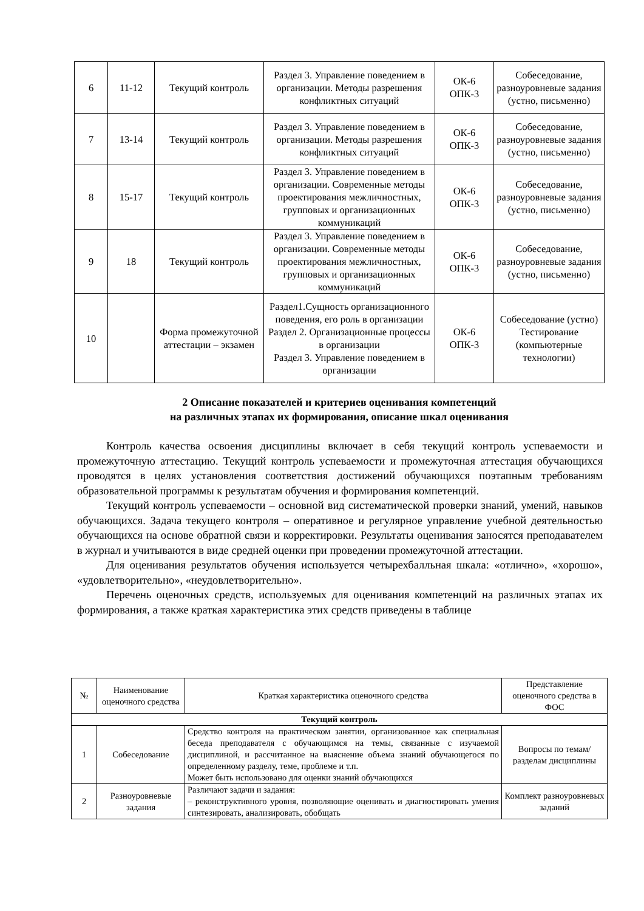| 6 | 11-12 | Текущий контроль | Раздел 3. Управление поведением в организации. Методы разрешения конфликтных ситуаций | ОК-6 ОПК-3 | Собеседование, разноуровневые задания (устно, письменно) |
| 7 | 13-14 | Текущий контроль | Раздел 3. Управление поведением в организации. Методы разрешения конфликтных ситуаций | ОК-6 ОПК-3 | Собеседование, разноуровневые задания (устно, письменно) |
| 8 | 15-17 | Текущий контроль | Раздел 3. Управление поведением в организации. Современные методы проектирования межличностных, групповых и организационных коммуникаций | ОК-6 ОПК-3 | Собеседование, разноуровневые задания (устно, письменно) |
| 9 | 18 | Текущий контроль | Раздел 3. Управление поведением в организации. Современные методы проектирования межличностных, групповых и организационных коммуникаций | ОК-6 ОПК-3 | Собеседование, разноуровневые задания (устно, письменно) |
| 10 | | Форма промежуточной аттестации – экзамен | Раздел1.Сущность организационного поведения, его роль в организации Раздел 2. Организационные процессы в организации Раздел 3. Управление поведением в организации | ОК-6 ОПК-3 | Собеседование (устно) Тестирование (компьютерные технологии) |
2 Описание показателей и критериев оценивания компетенций
на различных этапах их формирования, описание шкал оценивания
Контроль качества освоения дисциплины включает в себя текущий контроль успеваемости и промежуточную аттестацию. Текущий контроль успеваемости и промежуточная аттестация обучающихся проводятся в целях установления соответствия достижений обучающихся поэтапным требованиям образовательной программы к результатам обучения и формирования компетенций.
Текущий контроль успеваемости – основной вид систематической проверки знаний, умений, навыков обучающихся. Задача текущего контроля – оперативное и регулярное управление учебной деятельностью обучающихся на основе обратной связи и корректировки. Результаты оценивания заносятся преподавателем в журнал и учитываются в виде средней оценки при проведении промежуточной аттестации.
Для оценивания результатов обучения используется четырехбалльная шкала: «отлично», «хорошо», «удовлетворительно», «неудовлетворительно».
Перечень оценочных средств, используемых для оценивания компетенций на различных этапах их формирования, а также краткая характеристика этих средств приведены в таблице
| № | Наименование оценочного средства | Краткая характеристика оценочного средства | Представление оценочного средства в ФОС |
| --- | --- | --- | --- |
| Текущий контроль | | | |
| 1 | Собеседование | Средство контроля на практическом занятии, организованное как специальная беседа преподавателя с обучающимся на темы, связанные с изучаемой дисциплиной, и рассчитанное на выяснение объема знаний обучающегося по определенному разделу, теме, проблеме и т.п. Может быть использовано для оценки знаний обучающихся | Вопросы по темам/разделам дисциплины |
| 2 | Разноуровневые задания | Различают задачи и задания: – реконструктивного уровня, позволяющие оценивать и диагностировать умения синтезировать, анализировать, обобщать | Комплект разноуровневых заданий |